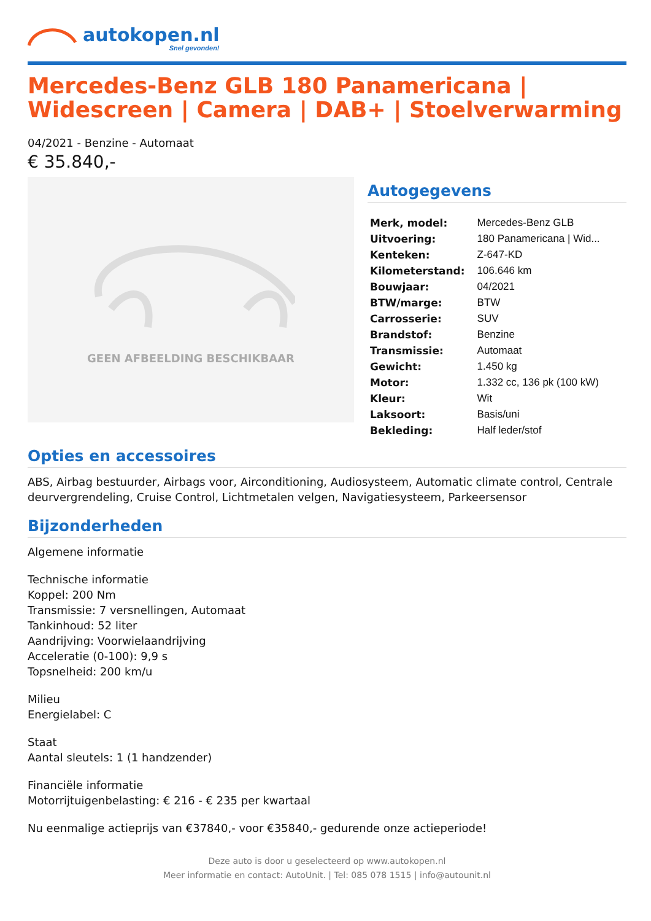autokopen.nl
Snel gevonden!
Mercedes-Benz GLB 180 Panamericana | Widescreen | Camera | DAB+ | Stoelverwarming
04/2021 - Benzine - Automaat
€ 35.840,-
GEEN AFBEELDING BESCHIKBAAR
Autogegevens
| Merk, model: | Mercedes-Benz GLB |
| Uitvoering: | 180 Panamericana / Wid... |
| Kenteken: | Z-647-KD |
| Kilometerstand: | 106.646 km |
| Bouwjaar: | 04/2021 |
| BTW/marge: | BTW |
| Carrosserie: | SUV |
| Brandstof: | Benzine |
| Transmissie: | Automaat |
| Gewicht: | 1.450 kg |
| Motor: | 1.332 cc, 136 pk (100 kW) |
| Kleur: | Wit |
| Laksoort: | Basis/uni |
| Bekleding: | Half leder/stof |
Opties en accessoires
ABS, Airbag bestuurder, Airbags voor, Airconditioning, Audiosysteem, Automatic climate control, Centrale deurvergrendeling, Cruise Control, Lichtmetalen velgen, Navigatiesysteem, Parkeersensor
Bijzonderheden
Algemene informatie
Technische informatie
Koppel: 200 Nm
Transmissie: 7 versnellingen, Automaat
Tankinhoud: 52 liter
Aandrijving: Voorwielaandrijving
Acceleratie (0-100): 9,9 s
Topsnelheid: 200 km/u
Milieu
Energielabel: C
Staat
Aantal sleutels: 1 (1 handzender)
Financiële informatie
Motorrijtuigenbelasting: € 216 - € 235 per kwartaal
Nu eenmalige actieprijs van €37840,- voor €35840,- gedurende onze actieperiode!
Deze auto is door u geselecteerd op www.autokopen.nl
Meer informatie en contact: AutoUnit. | Tel: 085 078 1515 | info@autounit.nl